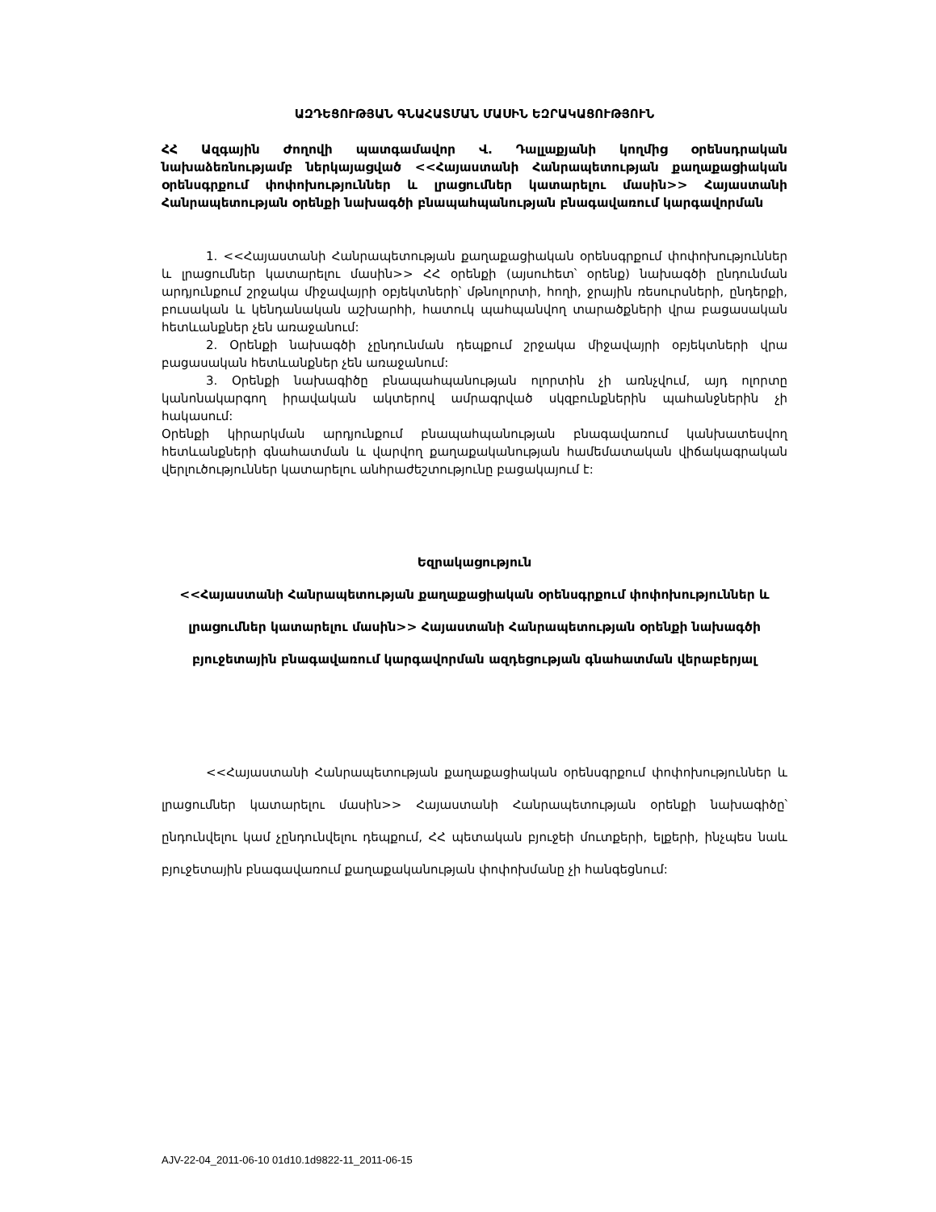ԱԶԴԵՑՈՒԹՅԱՆ ԳՆԱՀԱՏՄԱՆ ՄԱՍԻՆ ԵԶՐԱԿԱՑՈՒԹՅՈՒՆ
ՀՀ Ազգային Ժողովի պատգամավոր Վ. Դալլաքյանի կողմից օրենսդրական նախաձեռնությամբ ներկայացված <<Հայաստանի Հանրապետության քաղաքացիական օրենսգրքում փոփոխություններ և լրացումներ կատարելու մասին>> Հայաստանի Հանրապետության օրենքի նախագծի բնապահպանության բնագավառում կարգավորման
1. <<Հայաստանի Հանրապետության քաղաքացիական օրենսգրքում փոփոխություններ և լրացումներ կատարելու մասին>> ՀՀ օրենքի (այսուհետ՝ օրենք) նախագծի ընդունման արդյունքում շրջակա միջավայրի օբյեկտների՝ մթնոլորտի, հողի, ջրային ռեսուրսների, ընդերքի, բուսական և կենդանական աշխարհի, հատուկ պահպանվող տարածքների վրա բացասական հետևանքներ չեն առաջանում:
2. Օրենքի նախագծի չընդունման դեպքում շրջակա միջավայրի օբյեկտների վրա բացասական հետևանքներ չեն առաջանում:
3. Օրենքի նախագիծը բնապահպանության ոլորտին չի առնչվում, այդ ոլորտը կանոնակարգող իրավական ակտերով ամրագրված սկզբունքներին պահանջներին չի հակասում:
Օրենքի կիրարկման արդյունքում բնապահպանության բնագավառում կանխատեսվող հետևանքների գնահատման և վարվող քաղաքականության համեմատական վիճակագրական վերլուծություններ կատարելու անհրաժեշտությունը բացակայում է:
Եզրակացություն
<<Հայաստանի Հանրապետության քաղաքացիական օրենսգրքում փոփոխություններ և լրացումներ կատարելու մասին>> Հայաստանի Հանրապետության օրենքի նախագծի բյուջետային բնագավառում կարգավորման ազդեցության գնահատման վերաբերյալ
<<Հայաստանի Հանրապետության քաղաքացիական օրենսգրքում փոփոխություններ և լրացումներ կատարելու մասին>> Հայաստանի Հանրապետության օրենքի նախագիծը՝ ընդունվելու կամ չընդունվելու դեպքում, ՀՀ պետական բյուջեի մուտքերի, ելքերի, ինչպես նաև բյուջետային բնագավառում քաղաքականության փոփոխմանը չի հանգեցնում:
AJV-22-04_2011-06-10 01d10.1d9822-11_2011-06-15